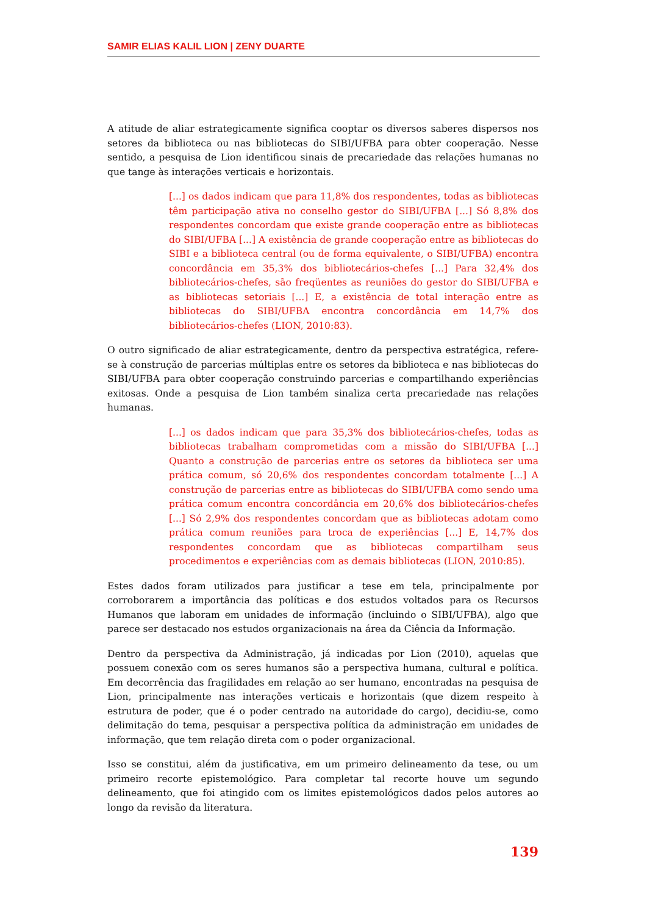SAMIR ELIAS KALIL LION | ZENY DUARTE
A atitude de aliar estrategicamente significa cooptar os diversos saberes dispersos nos setores da biblioteca ou nas bibliotecas do SIBI/UFBA para obter cooperação. Nesse sentido, a pesquisa de Lion identificou sinais de precariedade das relações humanas no que tange às interações verticais e horizontais.
[...] os dados indicam que para 11,8% dos respondentes, todas as bibliotecas têm participação ativa no conselho gestor do SIBI/UFBA [...] Só 8,8% dos respondentes concordam que existe grande cooperação entre as bibliotecas do SIBI/UFBA [...] A existência de grande cooperação entre as bibliotecas do SIBI e a biblioteca central (ou de forma equivalente, o SIBI/UFBA) encontra concordância em 35,3% dos bibliotecários-chefes [...] Para 32,4% dos bibliotecários-chefes, são freqüentes as reuniões do gestor do SIBI/UFBA e as bibliotecas setoriais [...] E, a existência de total interação entre as bibliotecas do SIBI/UFBA encontra concordância em 14,7% dos bibliotecários-chefes (LION, 2010:83).
O outro significado de aliar estrategicamente, dentro da perspectiva estratégica, refere-se à construção de parcerias múltiplas entre os setores da biblioteca e nas bibliotecas do SIBI/UFBA para obter cooperação construindo parcerias e compartilhando experiências exitosas. Onde a pesquisa de Lion também sinaliza certa precariedade nas relações humanas.
[...] os dados indicam que para 35,3% dos bibliotecários-chefes, todas as bibliotecas trabalham comprometidas com a missão do SIBI/UFBA [...] Quanto a construção de parcerias entre os setores da biblioteca ser uma prática comum, só 20,6% dos respondentes concordam totalmente [...] A construção de parcerias entre as bibliotecas do SIBI/UFBA como sendo uma prática comum encontra concordância em 20,6% dos bibliotecários-chefes [...] Só 2,9% dos respondentes concordam que as bibliotecas adotam como prática comum reuniões para troca de experiências [...] E, 14,7% dos respondentes concordam que as bibliotecas compartilham seus procedimentos e experiências com as demais bibliotecas (LION, 2010:85).
Estes dados foram utilizados para justificar a tese em tela, principalmente por corroborarem a importância das políticas e dos estudos voltados para os Recursos Humanos que laboram em unidades de informação (incluindo o SIBI/UFBA), algo que parece ser destacado nos estudos organizacionais na área da Ciência da Informação.
Dentro da perspectiva da Administração, já indicadas por Lion (2010), aquelas que possuem conexão com os seres humanos são a perspectiva humana, cultural e política. Em decorrência das fragilidades em relação ao ser humano, encontradas na pesquisa de Lion, principalmente nas interações verticais e horizontais (que dizem respeito à estrutura de poder, que é o poder centrado na autoridade do cargo), decidiu-se, como delimitação do tema, pesquisar a perspectiva política da administração em unidades de informação, que tem relação direta com o poder organizacional.
Isso se constitui, além da justificativa, em um primeiro delineamento da tese, ou um primeiro recorte epistemológico. Para completar tal recorte houve um segundo delineamento, que foi atingido com os limites epistemológicos dados pelos autores ao longo da revisão da literatura.
139